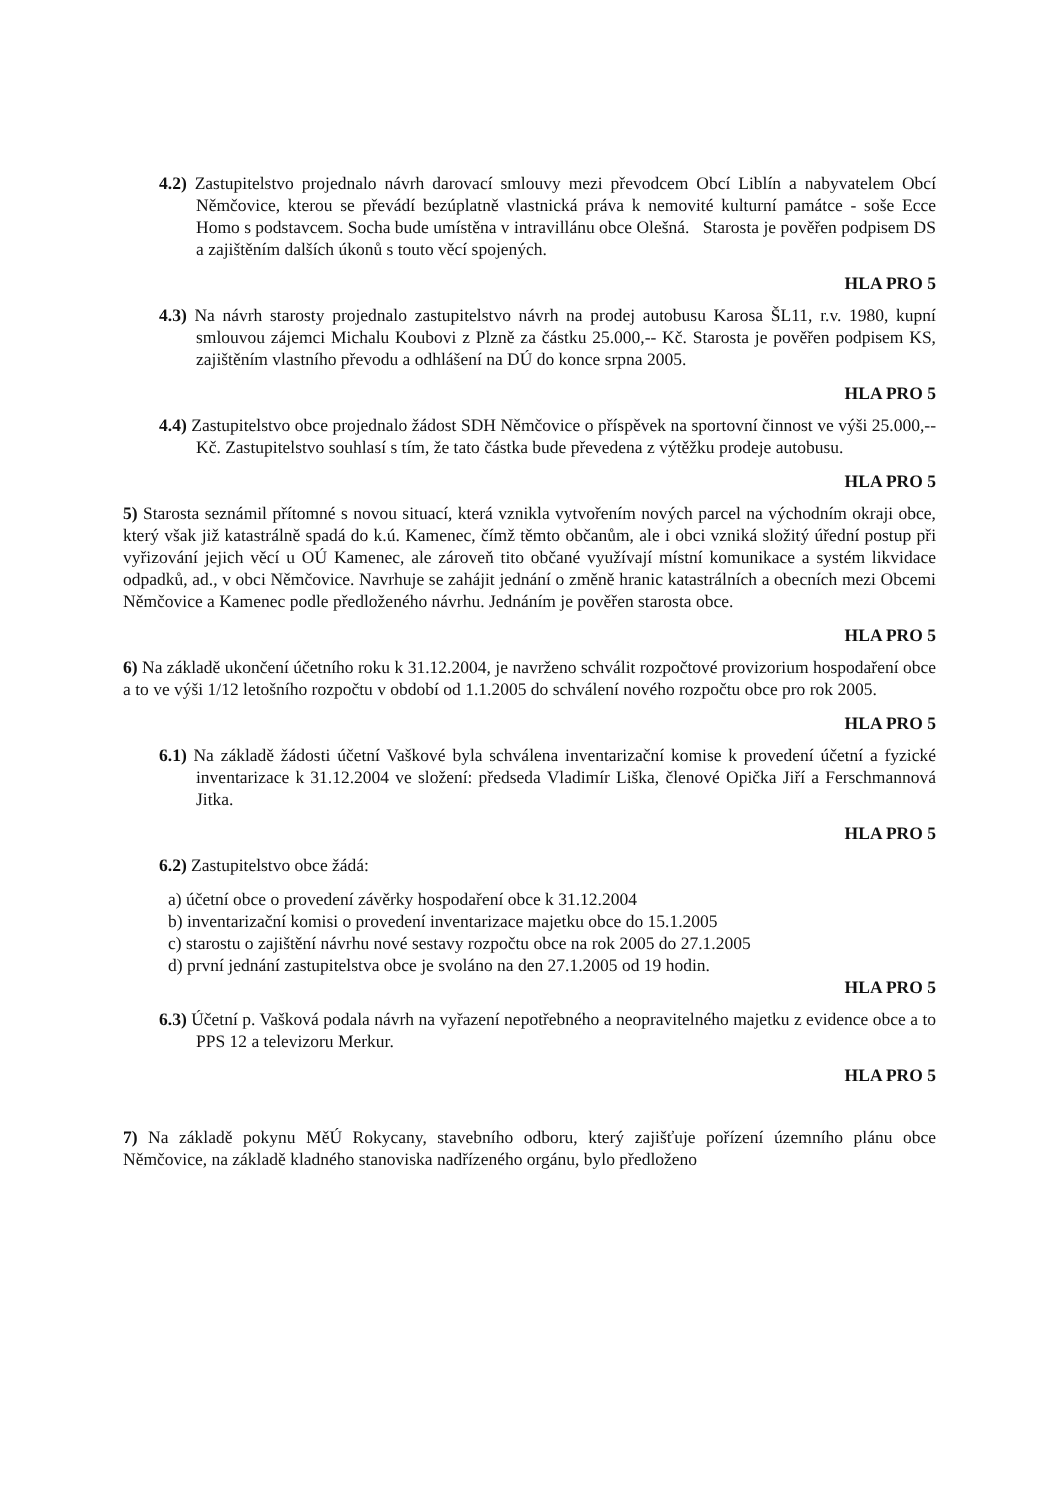4.2) Zastupitelstvo projednalo návrh darovací smlouvy mezi převodcem Obcí Liblín a nabyvatelem Obcí Němčovice, kterou se převádí bezúplatně vlastnická práva k nemovité kulturní památce - soše Ecce Homo s podstavcem. Socha bude umístěna v intravillánu obce Olešná. Starosta je pověřen podpisem DS a zajištěním dalších úkonů s touto věcí spojených.
HLA PRO 5
4.3) Na návrh starosty projednalo zastupitelstvo návrh na prodej autobusu Karosa ŠL11, r.v. 1980, kupní smlouvou zájemci Michalu Koubovi z Plzně za částku 25.000,-- Kč. Starosta je pověřen podpisem KS, zajištěním vlastního převodu a odhlášení na DÚ do konce srpna 2005.
HLA PRO 5
4.4) Zastupitelstvo obce projednalo žádost SDH Němčovice o příspěvek na sportovní činnost ve výši 25.000,-- Kč. Zastupitelstvo souhlasí s tím, že tato částka bude převedena z výtěžku prodeje autobusu.
HLA PRO 5
5) Starosta seznámil přítomné s novou situací, která vznikla vytvořením nových parcel na východním okraji obce, který však již katastrálně spadá do k.ú. Kamenec, čímž těmto občanům, ale i obci vzniká složitý úřední postup při vyřizování jejich věcí u OÚ Kamenec, ale zároveň tito občané využívají místní komunikace a systém likvidace odpadků, ad., v obci Němčovice. Navrhuje se zahájit jednání o změně hranic katastrálních a obecních mezi Obcemi Němčovice a Kamenec podle předloženého návrhu. Jednáním je pověřen starosta obce.
HLA PRO 5
6) Na základě ukončení účetního roku k 31.12.2004, je navrženo schválit rozpočtové provizorium hospodaření obce a to ve výši 1/12 letošního rozpočtu v období od 1.1.2005 do schválení nového rozpočtu obce pro rok 2005.
HLA PRO 5
6.1) Na základě žádosti účetní Vaškové byla schválena inventarizační komise k provedení účetní a fyzické inventarizace k 31.12.2004 ve složení: předseda Vladimír Liška, členové Opička Jiří a Ferschmannová Jitka.
HLA PRO 5
6.2) Zastupitelstvo obce žádá:
a) účetní obce o provedení závěrky hospodaření obce k 31.12.2004
b) inventarizační komisi o provedení inventarizace majetku obce do 15.1.2005
c) starostu o zajištění návrhu nové sestavy rozpočtu obce na rok 2005 do 27.1.2005
d) první jednání zastupitelstva obce je svoláno na den 27.1.2005 od 19 hodin.
HLA PRO 5
6.3) Účetní p. Vašková podala návrh na vyřazení nepotřebného a neopravitelného majetku z evidence obce a to PPS 12 a televizoru Merkur.
HLA PRO 5
7) Na základě pokynu MěÚ Rokycany, stavebního odboru, který zajišťuje pořízení územního plánu obce Němčovice, na základě kladného stanoviska nadřízeného orgánu, bylo předloženo